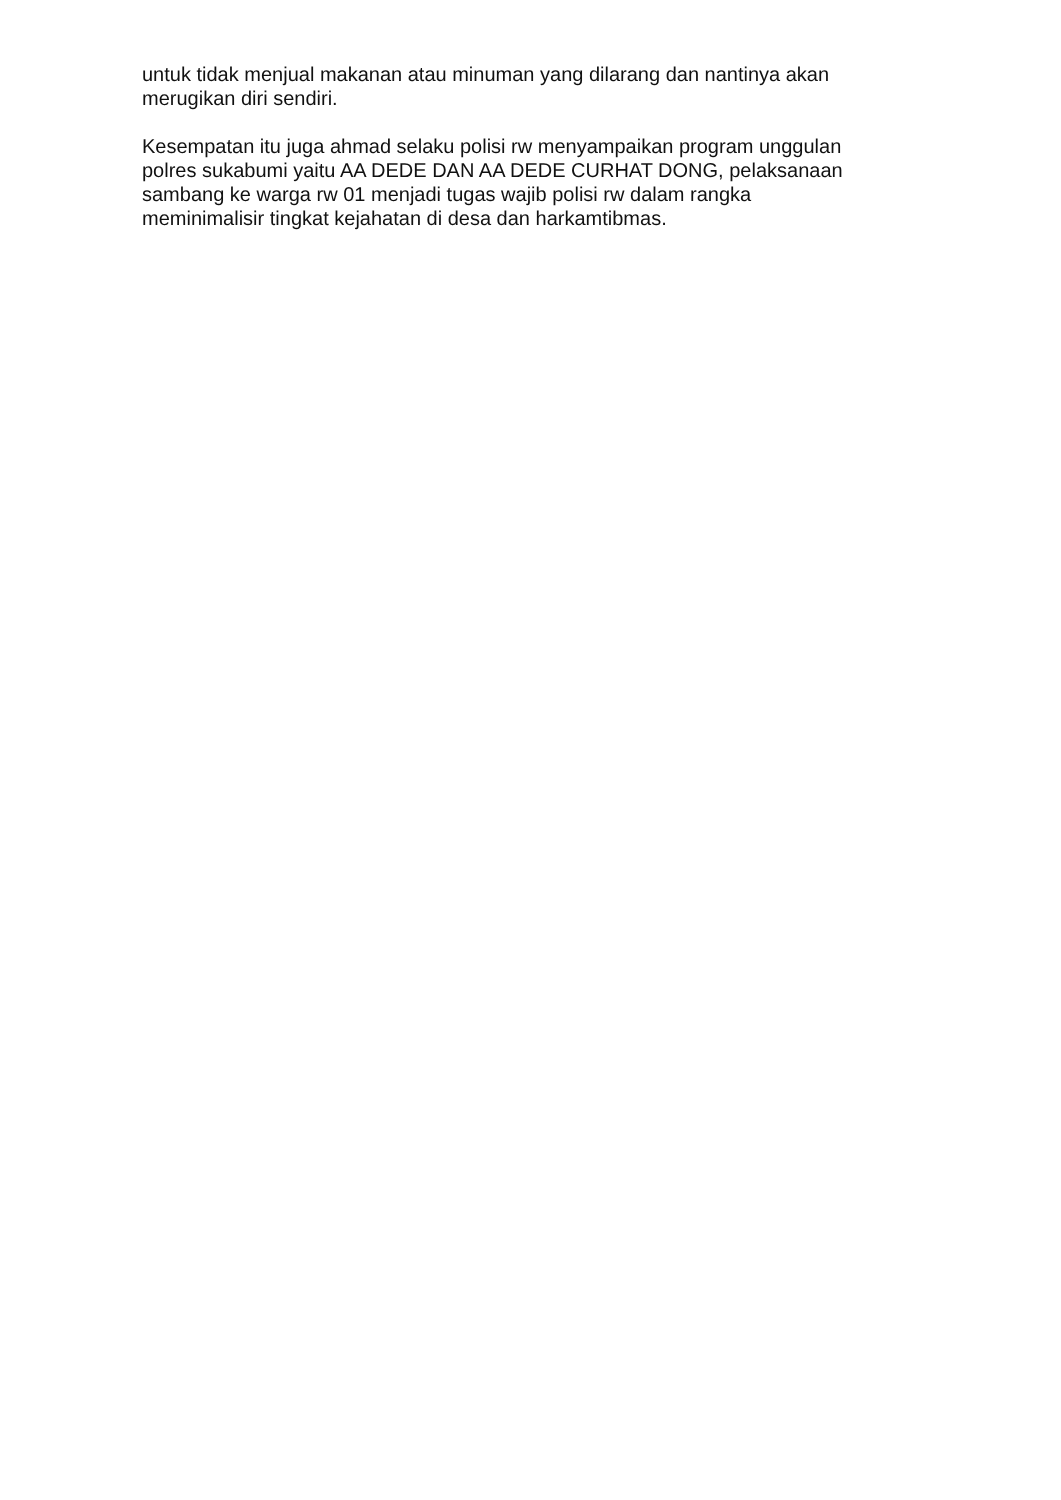untuk tidak menjual makanan atau minuman yang dilarang dan nantinya akan
merugikan diri sendiri.
Kesempatan itu juga ahmad selaku polisi rw menyampaikan program unggulan
polres sukabumi yaitu AA DEDE DAN AA DEDE CURHAT DONG, pelaksanaan
sambang ke warga rw 01 menjadi tugas wajib polisi rw dalam rangka
meminimalisir tingkat kejahatan di desa dan harkamtibmas.